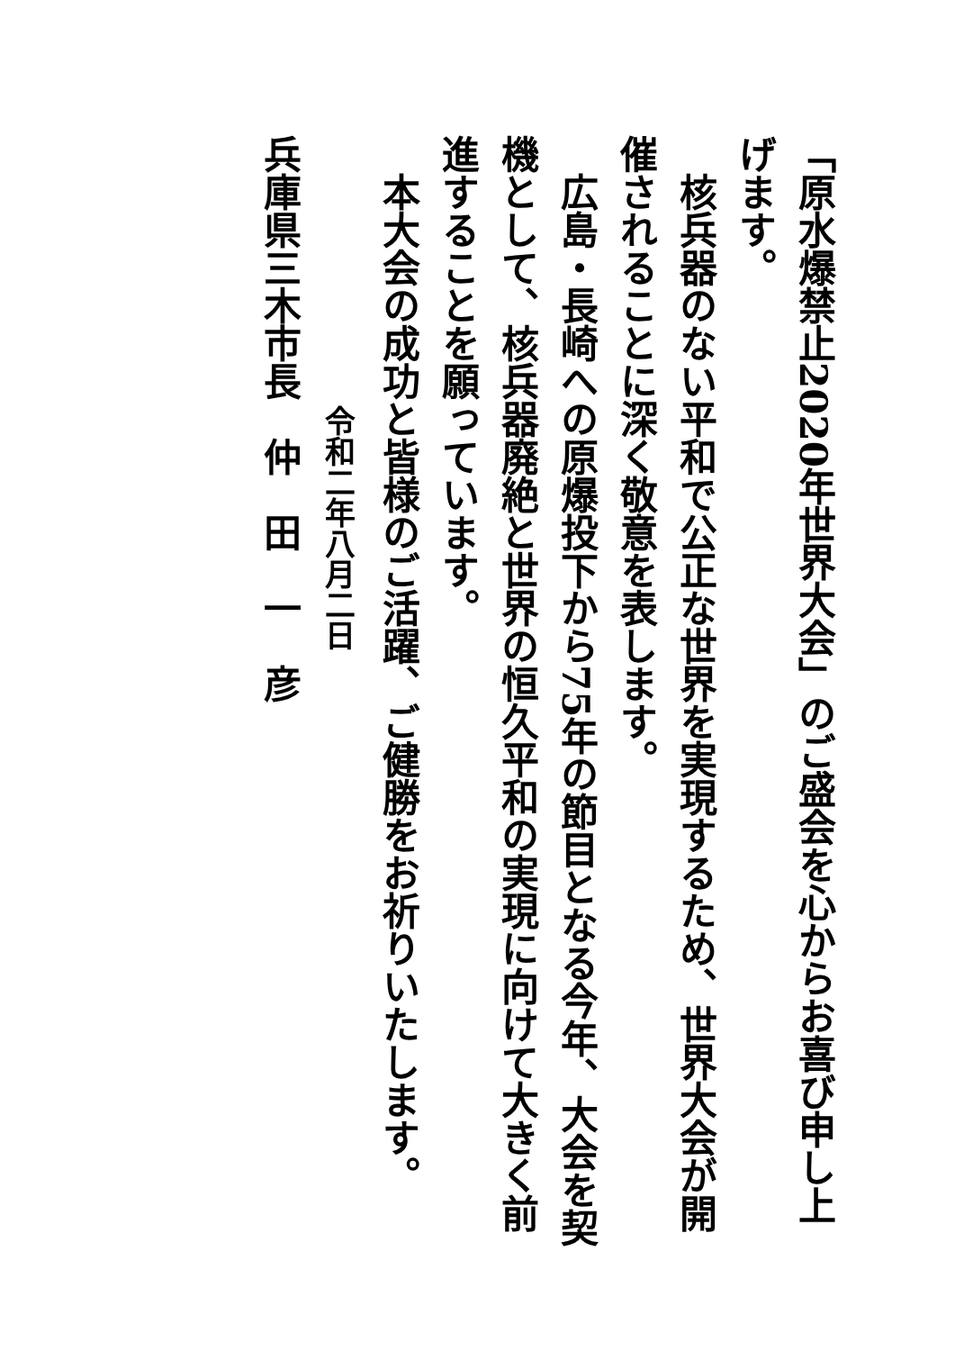「原水爆禁止2020年世界大会」のご盛会を心からお喜び申し上げます。
　核兵器のない平和で公正な世界を実現するため、世界大会が開催されることに深く敬意を表します。
　広島・長崎への原爆投下から75年の節目となる今年、大会を契機として、核兵器廃絶と世界の恒久平和の実現に向けて大きく前進することを願っています。
　本大会の成功と皆様のご活躍、ご健勝をお祈りいたします。
令和二年八月二日
兵庫県三木市長　仲　田　一　彦